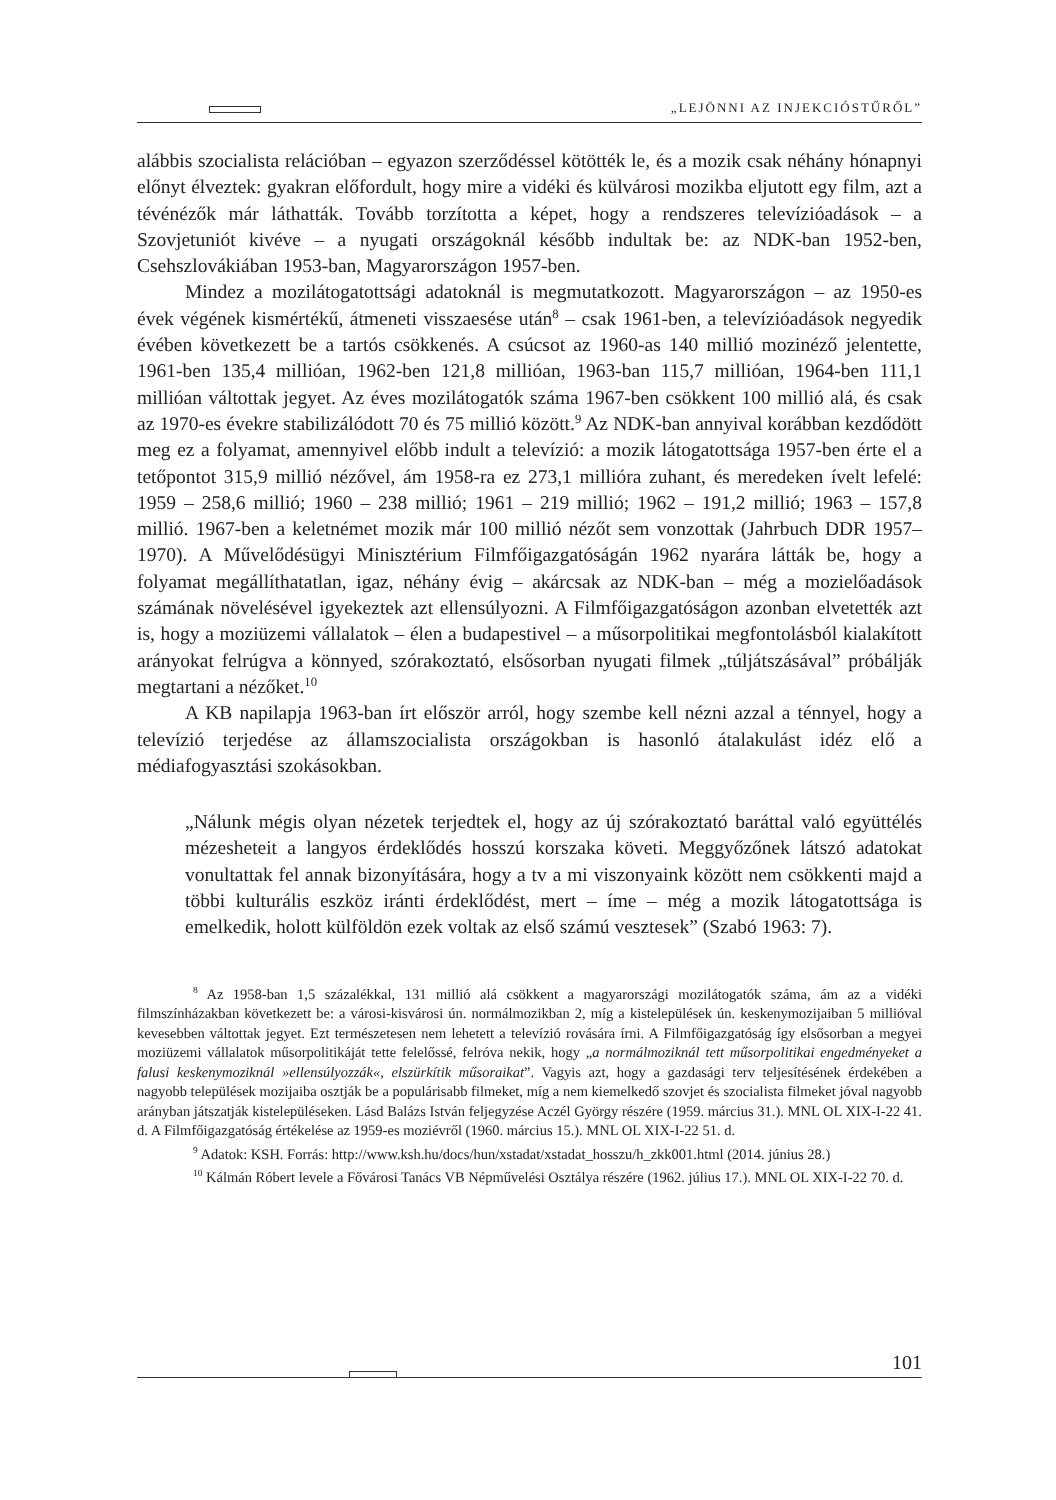„LEJÖNNI AZ INJEKCIÓSTŰRŐL”
alábbis szocialista relációban – egyazon szerződéssel kötötték le, és a mozik csak néhány hónapnyi előnyt élveztek: gyakran előfordult, hogy mire a vidéki és külvárosi mozikba eljutott egy film, azt a tévénézők már láthatták. Tovább torzította a képet, hogy a rendszeres televízióadások – a Szovjetuniót kivéve – a nyugati országoknál később indultak be: az NDK-ban 1952-ben, Csehszlovákiában 1953-ban, Magyarországon 1957-ben.
Mindez a mozilátogatottsági adatoknál is megmutatkozott. Magyarországon – az 1950-es évek végének kismértékű, átmeneti visszaesése után<sup>8</sup> – csak 1961-ben, a televízióadások negyedik évében következett be a tartós csökkenés. A csúcsot az 1960-as 140 millió mozinéző jelentette, 1961-ben 135,4 millióan, 1962-ben 121,8 millióan, 1963-ban 115,7 millióan, 1964-ben 111,1 millióan váltottak jegyet. Az éves mozilátogatók száma 1967-ben csökkent 100 millió alá, és csak az 1970-es évekre stabilizálódott 70 és 75 millió között.<sup>9</sup> Az NDK-ban annyival korábban kezdődött meg ez a folyamat, amennyivel előbb indult a televízió: a mozik látogatottsága 1957-ben érte el a tetőpontot 315,9 millió nézővel, ám 1958-ra ez 273,1 millióra zuhant, és meredeken ívelt lefelé: 1959 – 258,6 millió; 1960 – 238 millió; 1961 – 219 millió; 1962 – 191,2 millió; 1963 – 157,8 millió. 1967-ben a keletnémet mozik már 100 millió nézőt sem vonzottak (Jahrbuch DDR 1957–1970). A Művelődésügyi Minisztérium Filmfőigazgatóságán 1962 nyarára látták be, hogy a folyamat megállíthatatlan, igaz, néhány évig – akárcsak az NDK-ban – még a mozielőadások számának növelésével igyekeztek azt ellensúlyozni. A Filmfőigazgatóságon azonban elvetették azt is, hogy a moziüzemi vállalatok – élen a budapestivel – a műsorpolitikai megfontolásból kialakított arányokat felrúgva a könnyed, szórakoztató, elsősorban nyugati filmek „túljátszásával” próbálják megtartani a nézőket.<sup>10</sup>
A KB napilapja 1963-ban írt először arról, hogy szembe kell nézni azzal a ténnyel, hogy a televízió terjedése az államszocialista országokban is hasonló átalakulást idéz elő a médiafogyasztási szokásokban.
„Nálunk mégis olyan nézetek terjedtek el, hogy az új szórakoztató baráttal való együttélés mézesheteit a langyos érdeklődés hosszú korszaka követi. Meggyőzőnek látszó adatokat vonultattak fel annak bizonyítására, hogy a tv a mi viszonyaink között nem csökkenti majd a többi kulturális eszköz iránti érdeklődést, mert – íme – még a mozik látogatottsága is emelkedik, holott külföldön ezek voltak az első számú vesztesek” (Szabó 1963: 7).
<sup>8</sup> Az 1958-ban 1,5 százalékkal, 131 millió alá csökkent a magyarországi mozilátogatók száma, ám az a vidéki filmszínházakban következett be: a városi-kisvárosi ún. normálmozikban 2, míg a kistelepülések ún. keskenymozijaiban 5 millióval kevesebben váltottak jegyet. Ezt természetesen nem lehetett a televízió rovására írni. A Filmfőigazgatóság így elsősorban a megyei moziüzemi vállalatok műsorpolitikáját tette felelőssé, felróva nekik, hogy „a normálmoziknál tett műsorpolitikai engedményeket a falusi keskenymoziknál »ellensúlyozzák«, elszürkítik műsoraikat”. Vagyis azt, hogy a gazdasági terv teljesítésének érdekében a nagyobb települések mozijaiba osztják be a populárisabb filmeket, míg a nem kiemelkedő szovjet és szocialista filmeket jóval nagyobb arányban játszatják kistelepüléseken. Lásd Balázs István feljegyzése Aczél György részére (1959. március 31.). MNL OL XIX-I-22 41. d. A Filmfőigazgatóság értékelése az 1959-es moziévről (1960. március 15.). MNL OL XIX-I-22 51. d.
<sup>9</sup> Adatok: KSH. Forrás: http://www.ksh.hu/docs/hun/xstadat/xstadat_hosszu/h_zkk001.html (2014. június 28.)
<sup>10</sup> Kálmán Róbert levele a Fővárosi Tanács VB Népművelési Osztálya részére (1962. július 17.). MNL OL XIX-I-22 70. d.
101